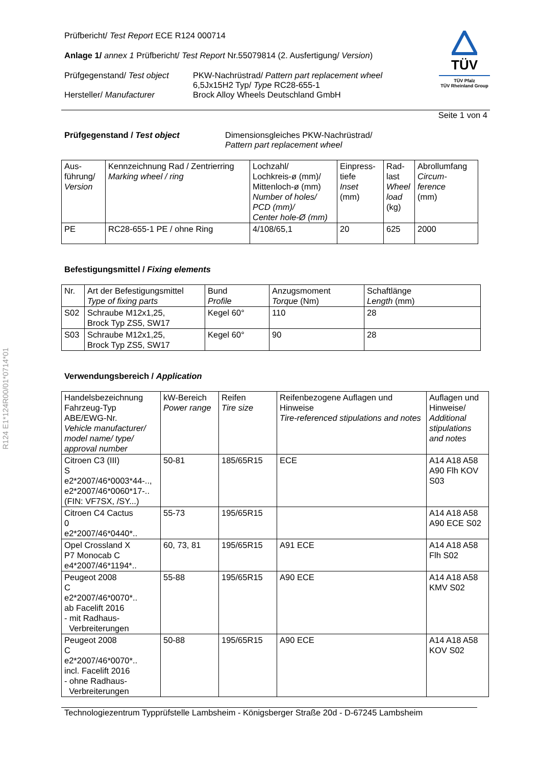R124 E1*124R00/01*0714*01
Prüfbericht/ Test Report ECE R124 000714
Anlage 1/ annex 1 Prüfbericht/ Test Report Nr.55079814 (2. Ausfertigung/ Version)
Prüfgegenstand/ Test object
Hersteller/ Manufacturer
PKW-Nachrüstrad/ Pattern part replacement wheel
6,5Jx15H2 Typ/ Type RC28-655-1
Brock Alloy Wheels Deutschland GmbH
TÜV
TÜV Pfalz
TÜV Rheinland Group
Seite 1 von 4
Prüfgegenstand / Test object Dimensionsgleiches PKW-Nachrüstrad/
Pattern part replacement wheel
| Aus- führung/ Version | Kennzeichnung Rad / Zentrierring Marking wheel / ring | Lochzahl/ Lochkreis-ø (mm)/ Mittenloch-ø (mm) Number of holes/ PCD (mm)/ Center hole-Ø (mm) | Einpress- tiefe Inset (mm) | Rad- last Wheel load (kg) | Abrollumfang Circum- ference (mm) |
| PE | RC28-655-1 PE / ohne Ring | 4/108/65,1 | 20 | 625 | 2000 |
Befestigungsmittel / Fixing elements
| Nr. | Art der Befestigungsmittel Type of fixing parts | Bund Profile | Anzugsmoment Torque (Nm) | Schaftlänge Length (mm) |
| S02 | Schraube M12x1,25, Brock Typ ZS5, SW17 | Kegel 60° | 110 | 28 |
| S03 | Schraube M12x1,25, Brock Typ ZS5, SW17 | Kegel 60° | 90 | 28 |
Verwendungsbereich / Application
| Handelsbezeichnung Fahrzeug-Typ ABE/EWG-Nr. Vehicle manufacturer/ model name/ type/ approval number | kW-Bereich Power range | Reifen Tire size | Reifenbezogene Auflagen und Hinweise Tire-referenced stipulations and notes | Auflagen und Hinweise/ Additional stipulations and notes |
| Citroen C3 (III) S e2*2007/46*0003*44-.., e2*2007/46*0060*17-.. (FIN: VF7SX, /SY...) | 50-81 | 185/65R15 | ECE | A14 A18 A58 A90 Flh KOV S03 |
| Citroen C4 Cactus 0 e2*2007/46*0440*.. | 55-73 | 195/65R15 | | A14 A18 A58 A90 ECE S02 |
| Opel Crossland X P7 Monocab C e4*2007/46*1194*.. | 60, 73, 81 | 195/65R15 | A91 ECE | A14 A18 A58 Flh S02 |
| Peugeot 2008 C e2*2007/46*0070*.. ab Facelift 2016 - mit Radhaus- Verbreiterungen | 55-88 | 195/65R15 | A90 ECE | A14 A18 A58 KMV S02 |
| Peugeot 2008 C e2*2007/46*0070*.. incl. Facelift 2016 - ohne Radhaus- Verbreiterungen | 50-88 | 195/65R15 | A90 ECE | A14 A18 A58 KOV S02 |
Technologiezentrum Typprüfstelle Lambsheim - Königsberger Straße 20d - D-67245 Lambsheim